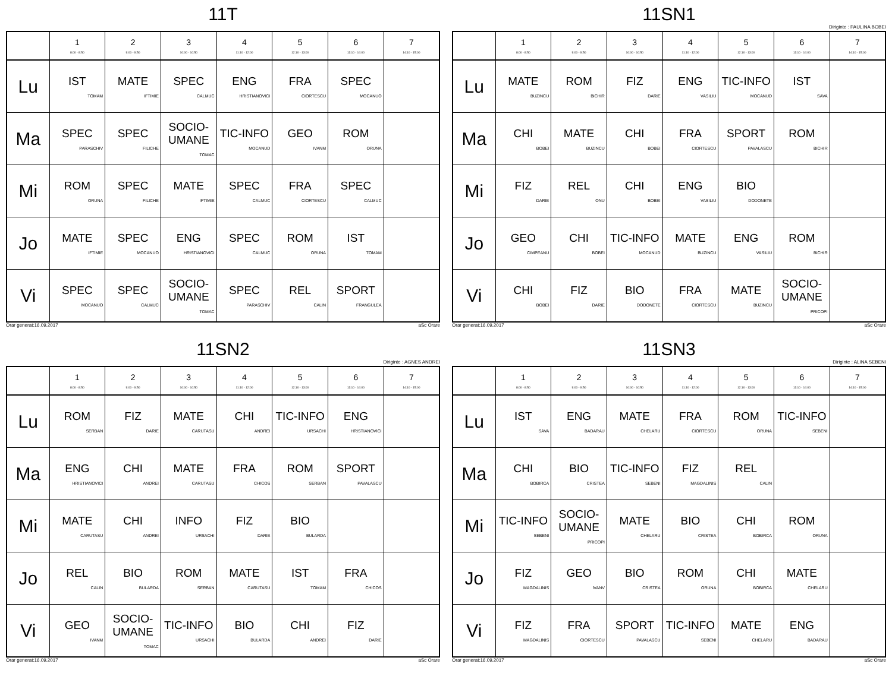11T
| | 1 8:00 - 8:50 | 2 9:00 - 9:50 | 3 10:00 - 10:50 | 4 11:10 - 12:00 | 5 12:10 - 13:00 | 6 13:10 - 14:00 | 7 14:10 - 15:00 |
| --- | --- | --- | --- | --- | --- | --- | --- |
| Lu | IST TOMAM | MATE IFTIMIE | SPEC CALMUC | ENG HRISTIANOVICI | FRA CIORTESCU | SPEC MOCANUO | |
| Ma | SPEC PARASCHIV | SPEC FILICHE | SOCIO-UMANE TOMAC | TIC-INFO MOCANUD | GEO IVANM | ROM ORUNA | |
| Mi | ROM ORUNA | SPEC FILICHE | MATE IFTIMIE | SPEC CALMUC | FRA CIORTESCU | SPEC CALMUC | |
| Jo | MATE IFTIMIE | SPEC MOCANUO | ENG HRISTIANOVICI | SPEC CALMUC | ROM ORUNA | IST TOMAM | |
| Vi | SPEC MOCANUO | SPEC CALMUC | SOCIO-UMANE TOMAC | SPEC PARASCHIV | REL CALIN | SPORT FRANGULEA | |
Orar generat:16.09.2017 aSc Orare
11SN1
Diriginte : PAULINA BOBEI
| | 1 8:00 - 8:50 | 2 9:00 - 9:50 | 3 10:00 - 10:50 | 4 11:10 - 12:00 | 5 12:10 - 13:00 | 6 13:10 - 14:00 | 7 14:10 - 15:00 |
| --- | --- | --- | --- | --- | --- | --- | --- |
| Lu | MATE BUZINCU | ROM BICHIR | FIZ DARIE | ENG VASILIU | TIC-INFO MOCANUD | IST SAVA | |
| Ma | CHI BOBEI | MATE BUZINCU | CHI BOBEI | FRA CIORTESCU | SPORT PAVALASCU | ROM BICHIR | |
| Mi | FIZ DARIE | REL ONU | CHI BOBEI | ENG VASILIU | BIO DODONETE | | |
| Jo | GEO CIMPEANU | CHI BOBEI | TIC-INFO MOCANUD | MATE BUZINCU | ENG VASILIU | ROM BICHIR | |
| Vi | CHI BOBEI | FIZ DARIE | BIO DODONETE | FRA CIORTESCU | MATE BUZINCU | SOCIO-UMANE PRICOPI | |
Orar generat:16.09.2017 aSc Orare
11SN2
Diriginte : AGNES ANDREI
| | 1 8:00 - 8:50 | 2 9:00 - 9:50 | 3 10:00 - 10:50 | 4 11:10 - 12:00 | 5 12:10 - 13:00 | 6 13:10 - 14:00 | 7 14:10 - 15:00 |
| --- | --- | --- | --- | --- | --- | --- | --- |
| Lu | ROM SERBAN | FIZ DARIE | MATE CARUTASU | CHI ANDREI | TIC-INFO URSACHI | ENG HRISTIANOVICI | |
| Ma | ENG HRISTIANOVICI | CHI ANDREI | MATE CARUTASU | FRA CHICOS | ROM SERBAN | SPORT PAVALASCU | |
| Mi | MATE CARUTASU | CHI ANDREI | INFO URSACHI | FIZ DARIE | BIO BULARDA | | |
| Jo | REL CALIN | BIO BULARDA | ROM SERBAN | MATE CARUTASU | IST TOMAM | FRA CHICOS | |
| Vi | GEO IVANM | SOCIO-UMANE TOMAC | TIC-INFO URSACHI | BIO BULARDA | CHI ANDREI | FIZ DARIE | |
Orar generat:16.09.2017 aSc Orare
11SN3
Diriginte : ALINA SEBENI
| | 1 8:00 - 8:50 | 2 9:00 - 9:50 | 3 10:00 - 10:50 | 4 11:10 - 12:00 | 5 12:10 - 13:00 | 6 13:10 - 14:00 | 7 14:10 - 15:00 |
| --- | --- | --- | --- | --- | --- | --- | --- |
| Lu | IST SAVA | ENG BADARAU | MATE CHELARU | FRA CIORTESCU | ROM ORUNA | TIC-INFO SEBENI | |
| Ma | CHI BOBIRCA | BIO CRISTEA | TIC-INFO SEBENI | FIZ MAGDALINIS | REL CALIN | | |
| Mi | TIC-INFO SEBENI | SOCIO-UMANE PRICOPI | MATE CHELARU | BIO CRISTEA | CHI BOBIRCA | ROM ORUNA | |
| Jo | FIZ MAGDALINIS | GEO IVANV | BIO CRISTEA | ROM ORUNA | CHI BOBIRCA | MATE CHELARU | |
| Vi | FIZ MAGDALINIS | FRA CIORTESCU | SPORT PAVALASCU | TIC-INFO SEBENI | MATE CHELARU | ENG BADARAU | |
Orar generat:16.09.2017 aSc Orare